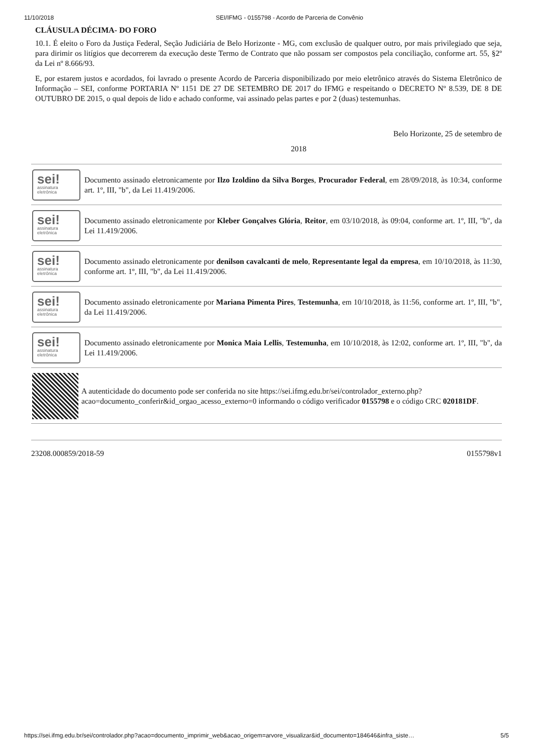11/10/2018 SEI/IFMG - 0155798 - Acordo de Parceria de Convênio
CLÁUSULA DÉCIMA- DO FORO
10.1. É eleito o Foro da Justiça Federal, Seção Judiciária de Belo Horizonte - MG, com exclusão de qualquer outro, por mais privilegiado que seja, para dirimir os litígios que decorrerem da execução deste Termo de Contrato que não possam ser compostos pela conciliação, conforme art. 55, §2º da Lei nº 8.666/93.
E, por estarem justos e acordados, foi lavrado o presente Acordo de Parceria disponibilizado por meio eletrônico através do Sistema Eletrônico de Informação – SEI, conforme PORTARIA Nº 1151 DE 27 DE SETEMBRO DE 2017 do IFMG e respeitando o DECRETO Nº 8.539, DE 8 DE OUTUBRO DE 2015, o qual depois de lido e achado conforme, vai assinado pelas partes e por 2 (duas) testemunhas.
Belo Horizonte, 25 de setembro de
2018
sei!
assinatura
eletrônica
Documento assinado eletronicamente por Ilzo Izoldino da Silva Borges, Procurador Federal, em 28/09/2018, às 10:34, conforme art. 1º, III, "b", da Lei 11.419/2006.
sei!
assinatura
eletrônica
Documento assinado eletronicamente por Kleber Gonçalves Glória, Reitor, em 03/10/2018, às 09:04, conforme art. 1º, III, "b", da Lei 11.419/2006.
sei!
assinatura
eletrônica
Documento assinado eletronicamente por denilson cavalcanti de melo, Representante legal da empresa, em 10/10/2018, às 11:30, conforme art. 1º, III, "b", da Lei 11.419/2006.
sei!
assinatura
eletrônica
Documento assinado eletronicamente por Mariana Pimenta Pires, Testemunha, em 10/10/2018, às 11:56, conforme art. 1º, III, "b", da Lei 11.419/2006.
sei!
assinatura
eletrônica
Documento assinado eletronicamente por Monica Maia Lellis, Testemunha, em 10/10/2018, às 12:02, conforme art. 1º, III, "b", da Lei 11.419/2006.
A autenticidade do documento pode ser conferida no site https://sei.ifmg.edu.br/sei/controlador_externo.php?acao=documento_conferir&id_orgao_acesso_externo=0 informando o código verificador 0155798 e o código CRC 020181DF.
23208.000859/2018-59 0155798v1
https://sei.ifmg.edu.br/sei/controlador.php?acao=documento_imprimir_web&acao_origem=arvore_visualizar&id_documento=184646&infra_siste… 5/5